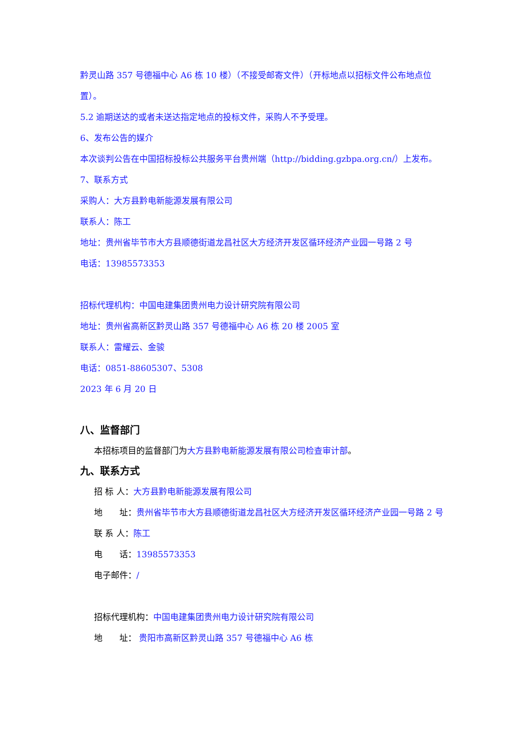黔灵山路 357 号德福中心 A6 栋 10 楼）（不接受邮寄文件）（开标地点以招标文件公布地点位置）。
5.2 逾期送达的或者未送达指定地点的投标文件，采购人不予受理。
6、发布公告的媒介
本次谈判公告在中国招标投标公共服务平台贵州端（http://bidding.gzbpa.org.cn/）上发布。
7、联系方式
采购人：大方县黔电新能源发展有限公司
联系人：陈工
地址：贵州省毕节市大方县顺德街道龙昌社区大方经济开发区循环经济产业园一号路 2 号
电话：13985573353
招标代理机构：中国电建集团贵州电力设计研究院有限公司
地址：贵州省高新区黔灵山路 357 号德福中心 A6 栋 20 楼 2005 室
联系人：雷耀云、金骏
电话：0851-88605307、5308
2023 年 6 月 20 日
八、监督部门
本招标项目的监督部门为大方县黔电新能源发展有限公司检查审计部。
九、联系方式
招 标 人：大方县黔电新能源发展有限公司
地　　址：贵州省毕节市大方县顺德街道龙昌社区大方经济开发区循环经济产业园一号路 2 号
联 系 人：陈工
电　　话：13985573353
电子邮件：/
招标代理机构：中国电建集团贵州电力设计研究院有限公司
地　　址： 贵阳市高新区黔灵山路 357 号德福中心 A6 栋